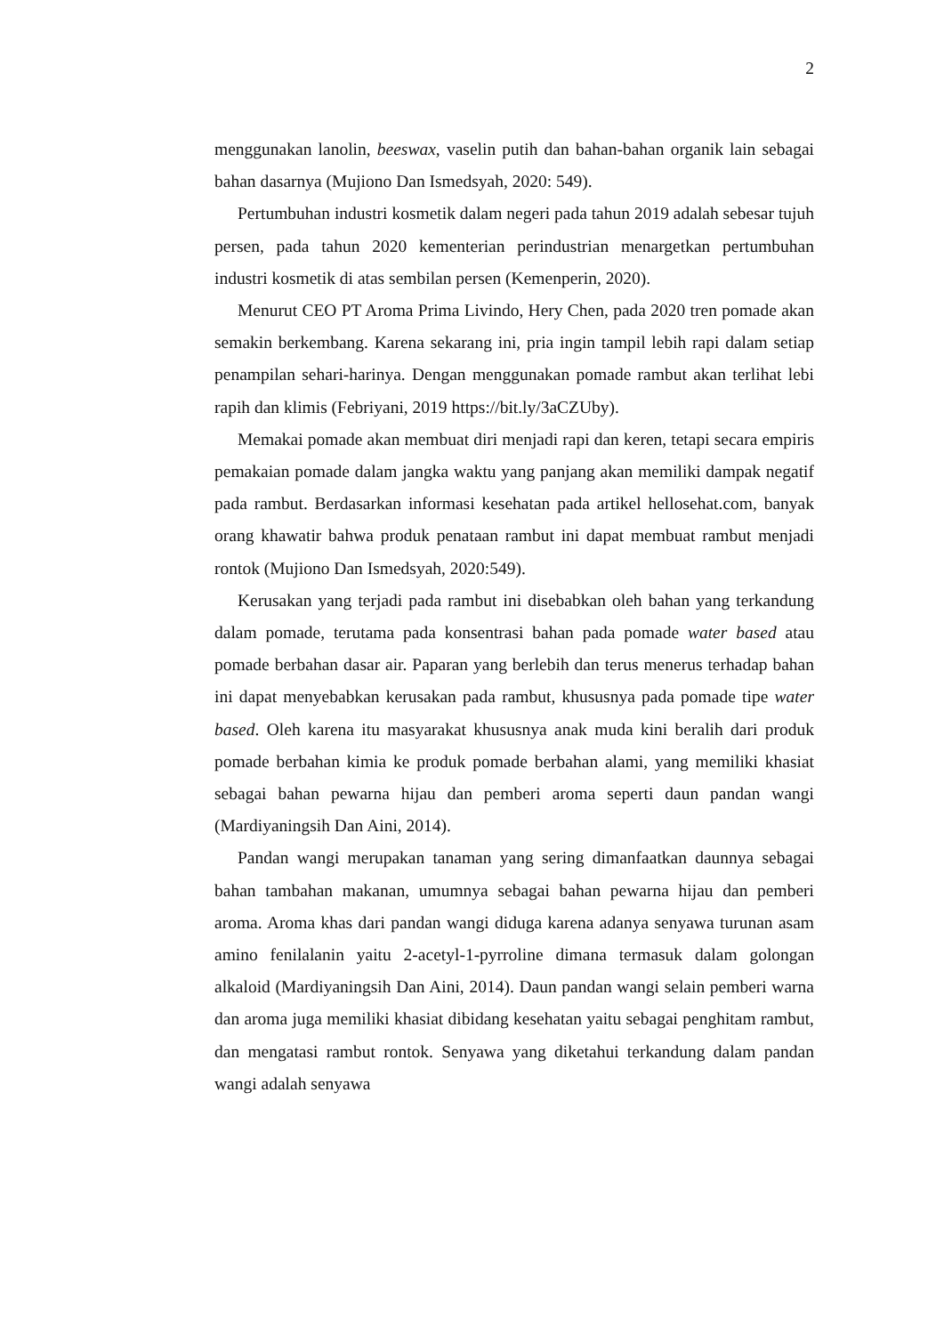2
menggunakan lanolin, beeswax, vaselin putih dan bahan-bahan organik lain sebagai bahan dasarnya (Mujiono Dan Ismedsyah, 2020: 549).
Pertumbuhan industri kosmetik dalam negeri pada tahun 2019 adalah sebesar tujuh persen, pada tahun 2020 kementerian perindustrian menargetkan pertumbuhan industri kosmetik di atas sembilan persen (Kemenperin, 2020).
Menurut CEO PT Aroma Prima Livindo, Hery Chen, pada 2020 tren pomade akan semakin berkembang. Karena sekarang ini, pria ingin tampil lebih rapi dalam setiap penampilan sehari-harinya. Dengan menggunakan pomade rambut akan terlihat lebi rapih dan klimis (Febriyani, 2019 https://bit.ly/3aCZUby).
Memakai pomade akan membuat diri menjadi rapi dan keren, tetapi secara empiris pemakaian pomade dalam jangka waktu yang panjang akan memiliki dampak negatif pada rambut. Berdasarkan informasi kesehatan pada artikel hellosehat.com, banyak orang khawatir bahwa produk penataan rambut ini dapat membuat rambut menjadi rontok (Mujiono Dan Ismedsyah, 2020:549).
Kerusakan yang terjadi pada rambut ini disebabkan oleh bahan yang terkandung dalam pomade, terutama pada konsentrasi bahan pada pomade water based atau pomade berbahan dasar air. Paparan yang berlebih dan terus menerus terhadap bahan ini dapat menyebabkan kerusakan pada rambut, khususnya pada pomade tipe water based. Oleh karena itu masyarakat khususnya anak muda kini beralih dari produk pomade berbahan kimia ke produk pomade berbahan alami, yang memiliki khasiat sebagai bahan pewarna hijau dan pemberi aroma seperti daun pandan wangi (Mardiyaningsih Dan Aini, 2014).
Pandan wangi merupakan tanaman yang sering dimanfaatkan daunnya sebagai bahan tambahan makanan, umumnya sebagai bahan pewarna hijau dan pemberi aroma. Aroma khas dari pandan wangi diduga karena adanya senyawa turunan asam amino fenilalanin yaitu 2-acetyl-1-pyrroline dimana termasuk dalam golongan alkaloid (Mardiyaningsih Dan Aini, 2014). Daun pandan wangi selain pemberi warna dan aroma juga memiliki khasiat dibidang kesehatan yaitu sebagai penghitam rambut, dan mengatasi rambut rontok. Senyawa yang diketahui terkandung dalam pandan wangi adalah senyawa